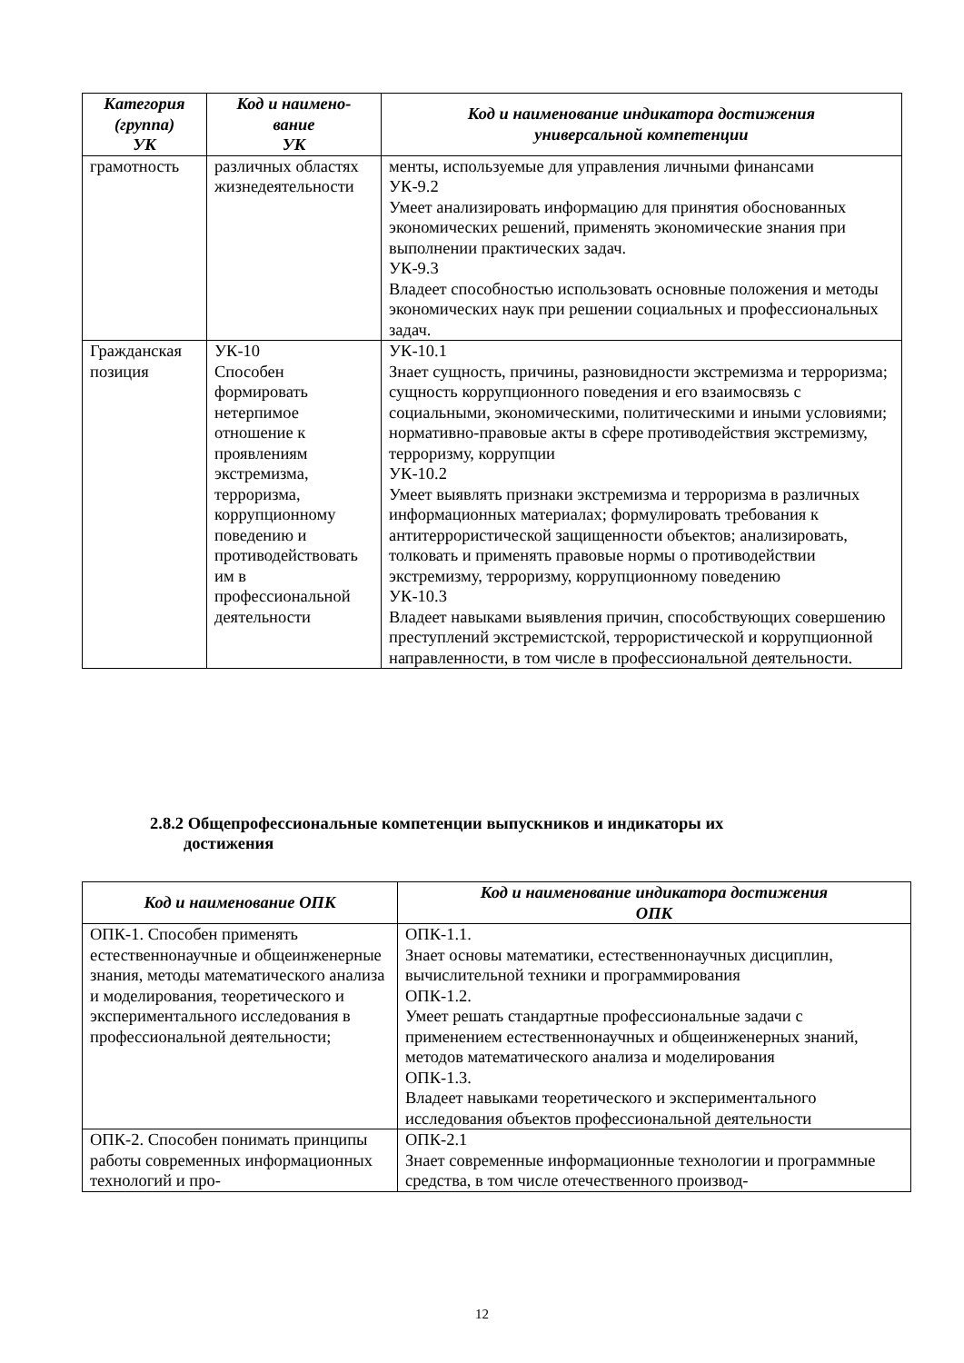| Категория (группа) УК | Код и наимено- вание УК | Код и наименование индикатора достижения универсальной компетенции |
| --- | --- | --- |
| грамотность | различных областях жизнедеятельности | менты, используемые для управления личными финансами УК-9.2 Умеет анализировать информацию для принятия обоснованных экономических решений, применять экономические знания при выполнении практических задач. УК-9.3 Владеет способностью использовать основные положения и методы экономических наук при решении социальных и профессиональных задач. |
| Гражданская позиция | УК-10 Способен формировать нетерпимое отношение к проявлениям экстремизма, терроризма, коррупционному поведению и противодействовать им в профессиональной деятельности | УК-10.1 Знает сущность, причины, разновидности экстремизма и терроризма; сущность коррупционного поведения и его взаимосвязь с социальными, экономическими, политическими и иными условиями; нормативно-правовые акты в сфере противодействия экстремизму, терроризму, коррупции УК-10.2 Умеет выявлять признаки экстремизма и терроризма в различных информационных материалах; формулировать требования к антитеррористической защищенности объектов; анализировать, толковать и применять правовые нормы о противодействии экстремизму, терроризму, коррупционному поведению УК-10.3 Владеет навыками выявления причин, способствующих совершению преступлений экстремистской, террористической и коррупционной направленности, в том числе в профессиональной деятельности. |
2.8.2 Общепрофессиональные компетенции выпускников и индикаторы их
достижения
| Код и наименование ОПК | Код и наименование индикатора достижения ОПК |
| --- | --- |
| ОПК-1. Способен применять естественнонаучные и общеинженерные знания, методы математического анализа и моделирования, теоретического и экспериментального исследования в профессиональной деятельности; | ОПК-1.1. Знает основы математики, естественнонаучных дисциплин, вычислительной техники и программирования ОПК-1.2. Умеет решать стандартные профессиональные задачи с применением естественнонаучных и общеинженерных знаний, методов математического анализа и моделирования ОПК-1.3. Владеет навыками теоретического и экспериментального исследования объектов профессиональной деятельности |
| ОПК-2. Способен понимать принципы работы современных информационных технологий и про- | ОПК-2.1 Знает современные информационные технологии и программные средства, в том числе отечественного производ- |
12